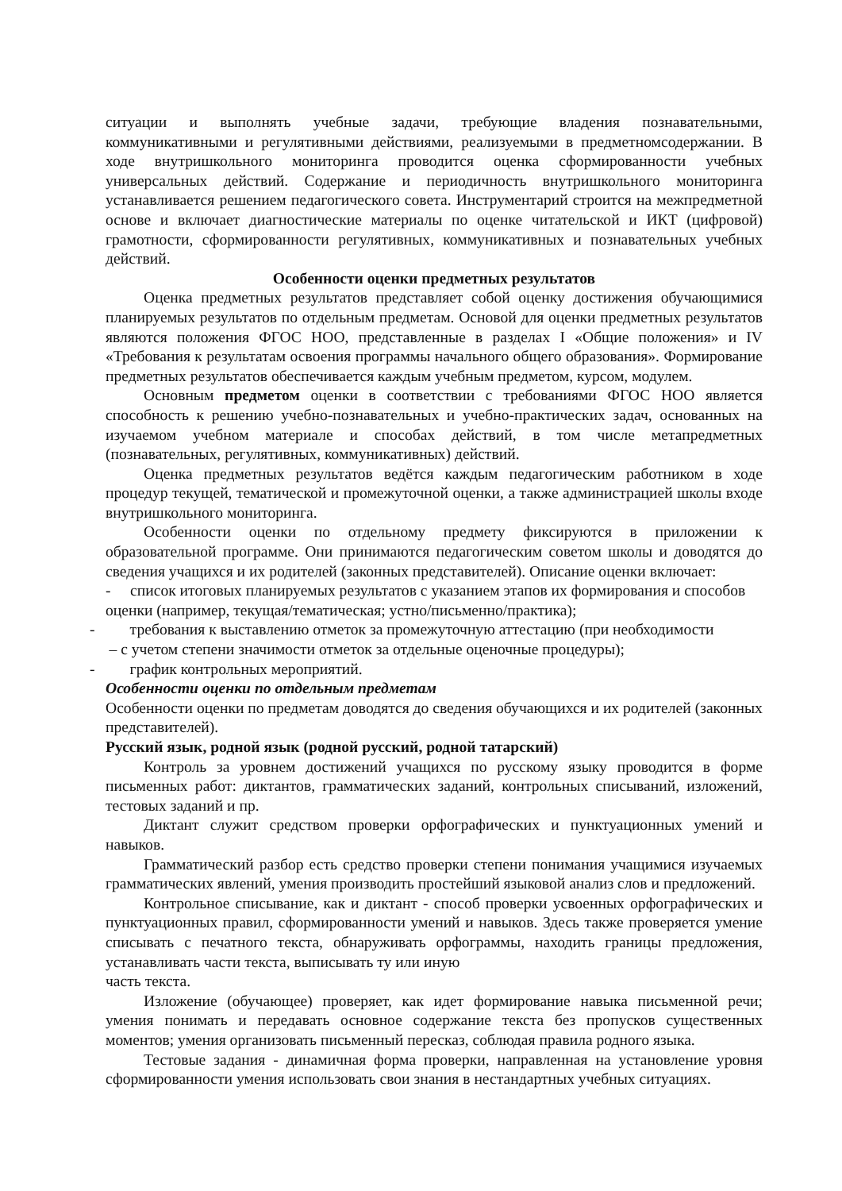ситуации и выполнять учебные задачи, требующие владения познавательными, коммуникативными и регулятивными действиями, реализуемыми в предметномсодержании. В ходе внутришкольного мониторинга проводится оценка сформированности учебных универсальных действий. Содержание и периодичность внутришкольного мониторинга устанавливается решением педагогического совета. Инструментарий строится на межпредметной основе и включает диагностические материалы по оценке читательской и ИКТ (цифровой) грамотности, сформированности регулятивных, коммуникативных и познавательных учебных действий.
Особенности оценки предметных результатов
Оценка предметных результатов представляет собой оценку достижения обучающимися планируемых результатов по отдельным предметам. Основой для оценки предметных результатов являются положения ФГОС НОО, представленные в разделах I «Общие положения» и IV «Требования к результатам освоения программы начального общего образования». Формирование предметных результатов обеспечивается каждым учебным предметом, курсом, модулем.
Основным предметом оценки в соответствии с требованиями ФГОС НОО является способность к решению учебно-познавательных и учебно-практических задач, основанных на изучаемом учебном материале и способах действий, в том числе метапредметных (познавательных, регулятивных, коммуникативных) действий.
Оценка предметных результатов ведётся каждым педагогическим работником в ходе процедур текущей, тематической и промежуточной оценки, а также администрацией школы входе внутришкольного мониторинга.
Особенности оценки по отдельному предмету фиксируются в приложении к образовательной программе. Они принимаются педагогическим советом школы и доводятся до сведения учащихся и их родителей (законных представителей). Описание оценки включает:
- список итоговых планируемых результатов с указанием этапов их формирования и способов оценки (например, текущая/тематическая; устно/письменно/практика);
- требования к выставлению отметок за промежуточную аттестацию (при необходимости
– с учетом степени значимости отметок за отдельные оценочные процедуры);
- график контрольных мероприятий.
Особенности оценки по отдельным предметам
Особенности оценки по предметам доводятся до сведения обучающихся и их родителей (законных представителей).
Русский язык, родной язык (родной русский, родной татарский)
Контроль за уровнем достижений учащихся по русскому языку проводится в форме письменных работ: диктантов, грамматических заданий, контрольных списываний, изложений, тестовых заданий и пр.
Диктант служит средством проверки орфографических и пунктуационных умений и навыков.
Грамматический разбор есть средство проверки степени понимания учащимися изучаемых грамматических явлений, умения производить простейший языковой анализ слов и предложений.
Контрольное списывание, как и диктант - способ проверки усвоенных орфографических и пунктуационных правил, сформированности умений и навыков. Здесь также проверяется умение списывать с печатного текста, обнаруживать орфограммы, находить границы предложения, устанавливать части текста, выписывать ту или иную
часть текста.
Изложение (обучающее) проверяет, как идет формирование навыка письменной речи; умения понимать и передавать основное содержание текста без пропусков существенных моментов; умения организовать письменный пересказ, соблюдая правила родного языка.
Тестовые задания - динамичная форма проверки, направленная на установление уровня сформированности умения использовать свои знания в нестандартных учебных ситуациях.